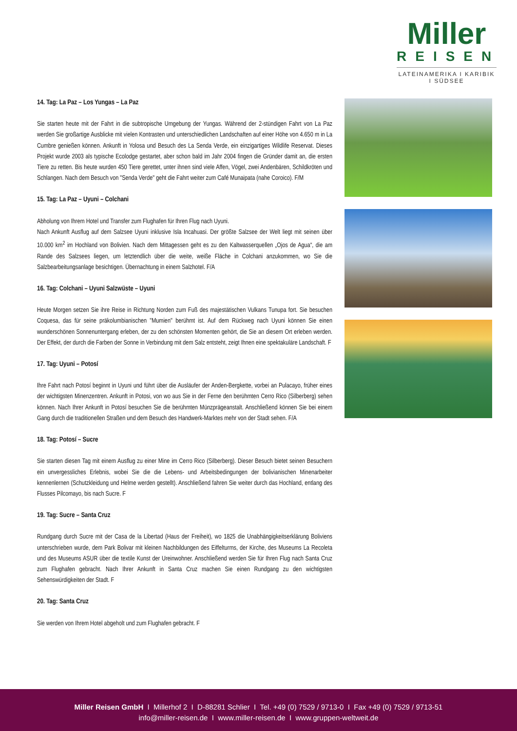Miller
REISEN
LATEINAMERIKA I KARIBIK I SÜDSEE
14. Tag: La Paz – Los Yungas – La Paz
Sie starten heute mit der Fahrt in die subtropische Umgebung der Yungas. Während der 2-stündigen Fahrt von La Paz werden Sie großartige Ausblicke mit vielen Kontrasten und unterschiedlichen Landschaften auf einer Höhe von 4.650 m in La Cumbre genießen können. Ankunft in Yolosa und Besuch des La Senda Verde, ein einzigartiges Wildlife Reservat. Dieses Projekt wurde 2003 als typische Ecolodge gestartet, aber schon bald im Jahr 2004 fingen die Gründer damit an, die ersten Tiere zu retten. Bis heute wurden 450 Tiere gerettet, unter ihnen sind viele Affen, Vögel, zwei Andenbären, Schildkröten und Schlangen. Nach dem Besuch von "Senda Verde" geht die Fahrt weiter zum Café Munaipata (nahe Coroico). F/M
15. Tag: La Paz – Uyuni – Colchani
Abholung von Ihrem Hotel und Transfer zum Flughafen für Ihren Flug nach Uyuni.
Nach Ankunft Ausflug auf dem Salzsee Uyuni inklusive Isla Incahuasi. Der größte Salzsee der Welt liegt mit seinen über 10.000 km<sup>2</sup> im Hochland von Bolivien. Nach dem Mittagessen geht es zu den Kaltwasserquellen „Ojos de Agua“, die am Rande des Salzsees liegen, um letztendlich über die weite, weiße Fläche in Colchani anzukommen, wo Sie die Salzbearbeitungsanlage besichtigen. Übernachtung in einem Salzhotel. F/A
16. Tag: Colchani – Uyuni Salzwüste – Uyuni
Heute Morgen setzen Sie ihre Reise in Richtung Norden zum Fuß des majestätischen Vulkans Tunupa fort. Sie besuchen Coquesa, das für seine präkolumbianischen "Mumien" berühmt ist. Auf dem Rückweg nach Uyuni können Sie einen wunderschönen Sonnenuntergang erleben, der zu den schönsten Momenten gehört, die Sie an diesem Ort erleben werden. Der Effekt, der durch die Farben der Sonne in Verbindung mit dem Salz entsteht, zeigt Ihnen eine spektakuläre Landschaft. F
17. Tag: Uyuni – Potosí
Ihre Fahrt nach Potosí beginnt in Uyuni und führt über die Ausläufer der Anden-Bergkette, vorbei an Pulacayo, früher eines der wichtigsten Minenzentren. Ankunft in Potosi, von wo aus Sie in der Ferne den berühmten Cerro Rico (Silberberg) sehen können. Nach Ihrer Ankunft in Potosí besuchen Sie die berühmten Münzprägeanstalt. Anschließend können Sie bei einem Gang durch die traditionellen Straßen und dem Besuch des Handwerk-Marktes mehr von der Stadt sehen. F/A
18. Tag: Potosí – Sucre
Sie starten diesen Tag mit einem Ausflug zu einer Mine im Cerro Rico (Silberberg). Dieser Besuch bietet seinen Besuchern ein unvergessliches Erlebnis, wobei Sie die die Lebens- und Arbeitsbedingungen der bolivianischen Minenarbeiter kennenlernen (Schutzkleidung und Helme werden gestellt). Anschließend fahren Sie weiter durch das Hochland, entlang des Flusses Pilcomayo, bis nach Sucre. F
19. Tag: Sucre – Santa Cruz
Rundgang durch Sucre mit der Casa de la Libertad (Haus der Freiheit), wo 1825 die Unabhängigkeitserklärung Boliviens unterschrieben wurde, dem Park Bolivar mit kleinen Nachbildungen des Eiffelturms, der Kirche, des Museums La Recoleta und des Museums ASUR über die textile Kunst der Ureinwohner. Anschließend werden Sie für Ihren Flug nach Santa Cruz zum Flughafen gebracht. Nach Ihrer Ankunft in Santa Cruz machen Sie einen Rundgang zu den wichtigsten Sehenswürdigkeiten der Stadt. F
20. Tag: Santa Cruz
Sie werden von Ihrem Hotel abgeholt und zum Flughafen gebracht. F
Miller Reisen GmbH I Millerhof 2 I D-88281 Schlier I Tel. +49 (0) 7529 / 9713-0 I Fax +49 (0) 7529 / 9713-51
info@miller-reisen.de I www.miller-reisen.de I www.gruppen-weltweit.de